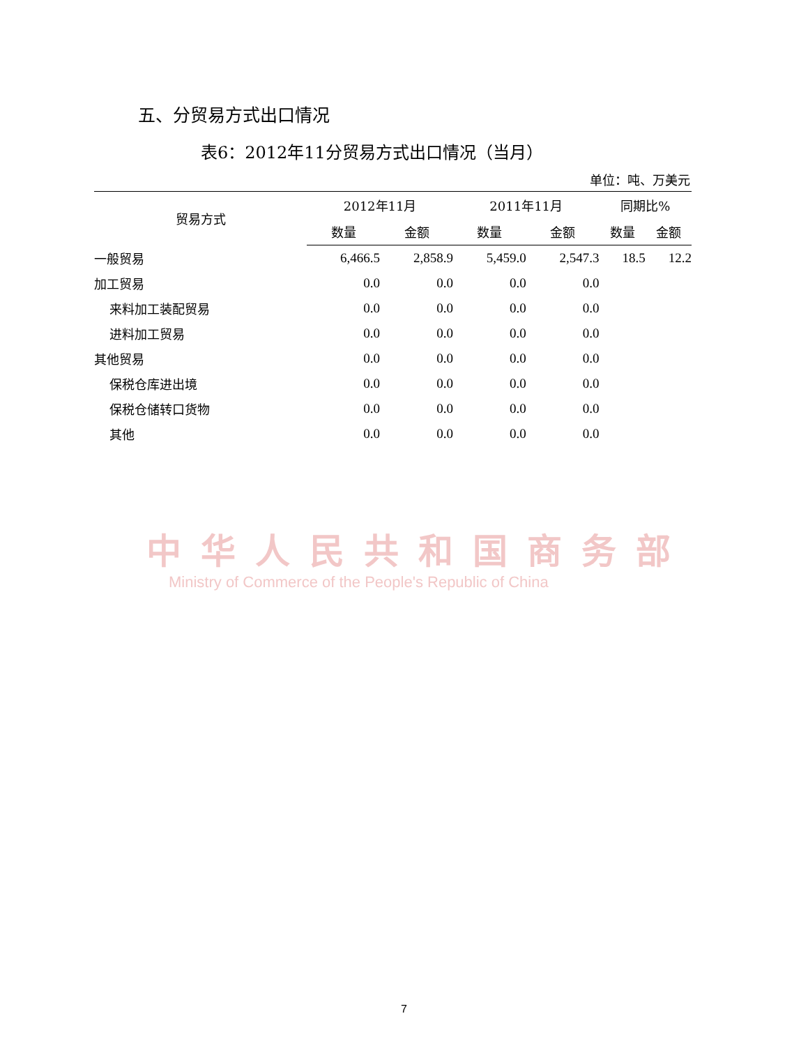五、分贸易方式出口情况
表6：2012年11分贸易方式出口情况（当月）
单位：吨、万美元
| 贸易方式 | 2012年11月 | | 2011年11月 | | 同期比% | |
| --- | --- | --- | --- | --- | --- | --- |
| | 数量 | 金额 | 数量 | 金额 | 数量 | 金额 |
| 一般贸易 | 6,466.5 | 2,858.9 | 5,459.0 | 2,547.3 | 18.5 | 12.2 |
| 加工贸易 | 0.0 | 0.0 | 0.0 | 0.0 | | |
| 来料加工装配贸易 | 0.0 | 0.0 | 0.0 | 0.0 | | |
| 进料加工贸易 | 0.0 | 0.0 | 0.0 | 0.0 | | |
| 其他贸易 | 0.0 | 0.0 | 0.0 | 0.0 | | |
| 保税仓库进出境 | 0.0 | 0.0 | 0.0 | 0.0 | | |
| 保税仓储转口货物 | 0.0 | 0.0 | 0.0 | 0.0 | | |
| 其他 | 0.0 | 0.0 | 0.0 | 0.0 | | |
中华人民共和国商务部
Ministry of Commerce of the People's Republic of China
7